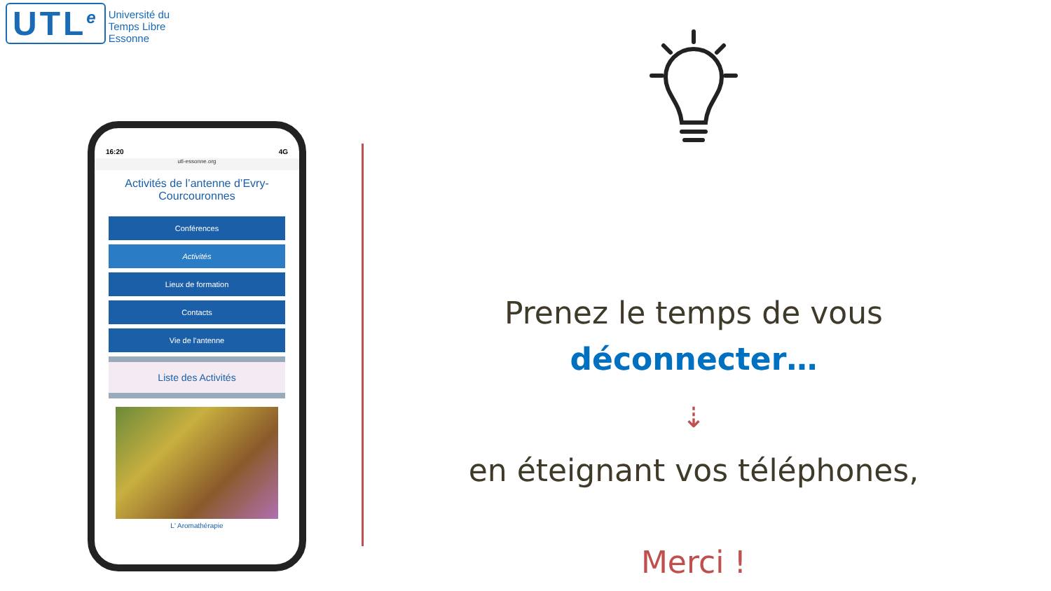UTL<sup>e</sup>
Université du
Temps Libre
Essonne
16:20 4G
utl-essonne.org
Activités de l’antenne d’Evry-Courcouronnes
Conférences
Activités
Lieux de formation
Contacts
Vie de l'antenne
Liste des Activités
L' Aromathérapie
Prenez le temps de vous
déconnecter…
⇣
en éteignant vos téléphones,
Merci !